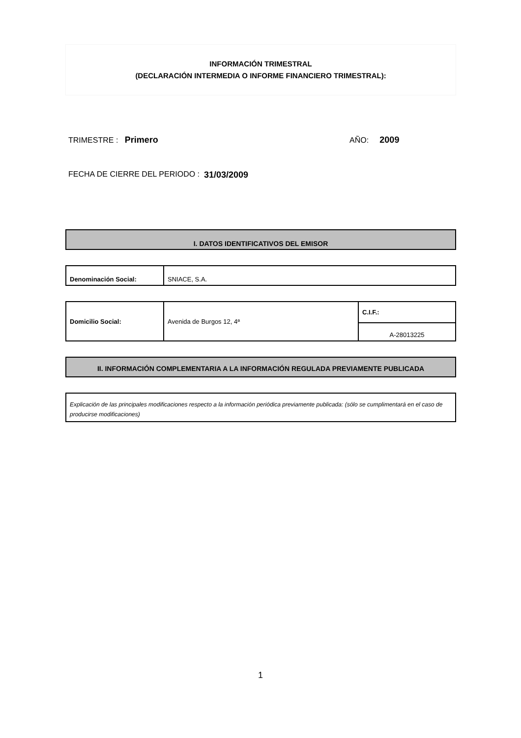INFORMACIÓN TRIMESTRAL
(DECLARACIÓN INTERMEDIA O INFORME FINANCIERO TRIMESTRAL):
TRIMESTRE : Primero AÑO: 2009
FECHA DE CIERRE DEL PERIODO : 31/03/2009
I. DATOS IDENTIFICATIVOS DEL EMISOR
| Denominación Social: | SNIACE, S.A. |
| Domicilio Social: | Avenida de Burgos 12, 4ª | C.I.F.: |
| | | A-28013225 |
II. INFORMACIÓN COMPLEMENTARIA A LA INFORMACIÓN REGULADA PREVIAMENTE PUBLICADA
| Explicación de las principales modificaciones respecto a la información periódica previamente publicada: (sólo se cumplimentará en el caso de producirse modificaciones) |
1